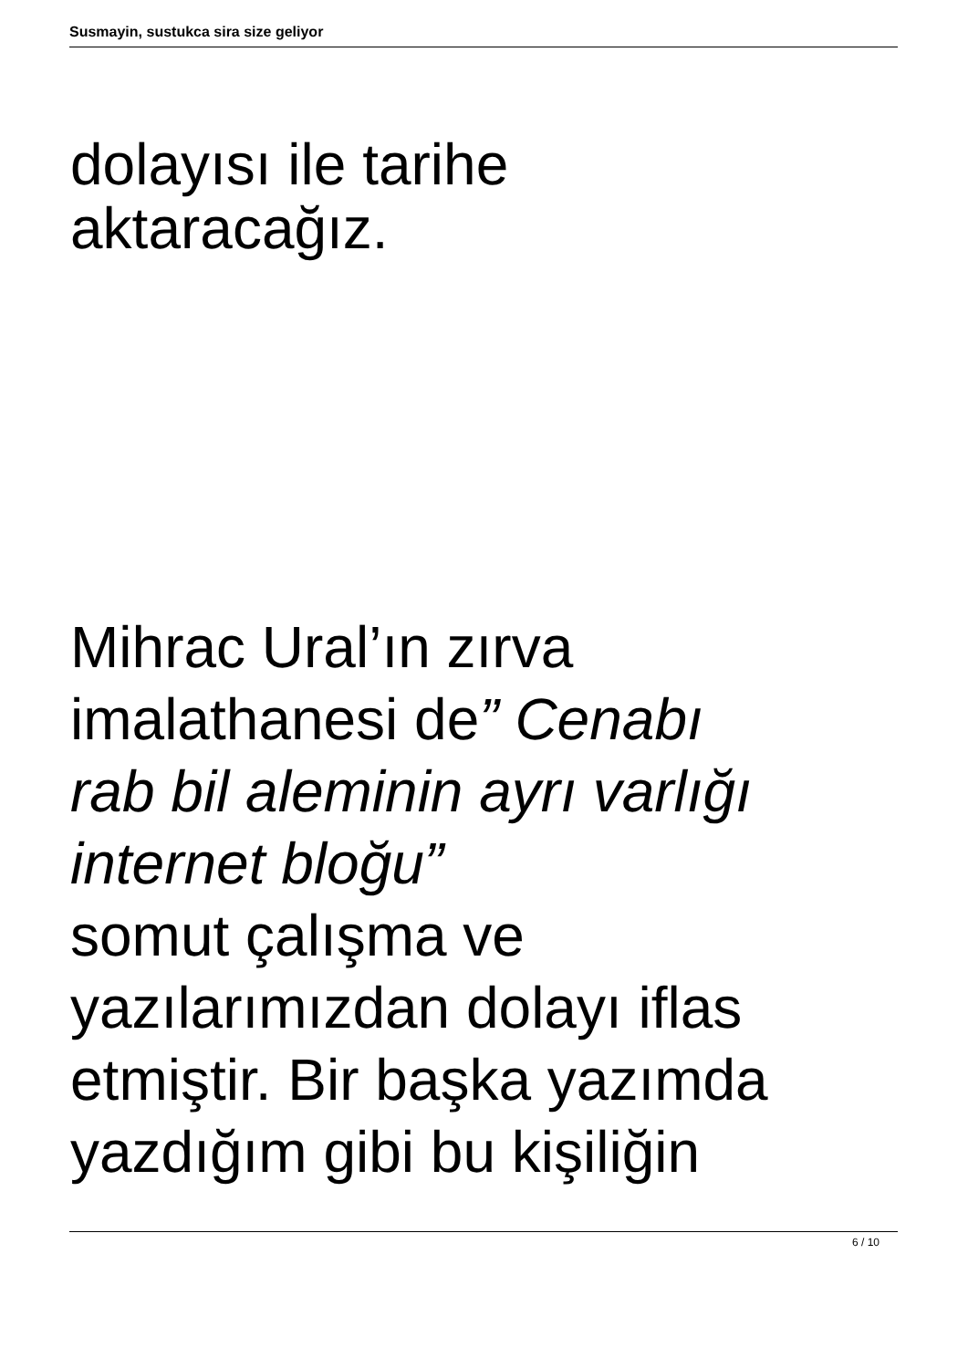Susmayin, sustukca sira size geliyor
dolayısı ile tarihe
aktaracağız.
Mihrac Ural’ın zırva
imalathanesi de” Cenabı
rab bil aleminin ayrı varlığı
internet bloğu”
somut çalışma ve
yazılarımızdan dolayı iflas
etmiştir. Bir başka yazımda
yazdığım gibi bu kişiliğin
6 / 10